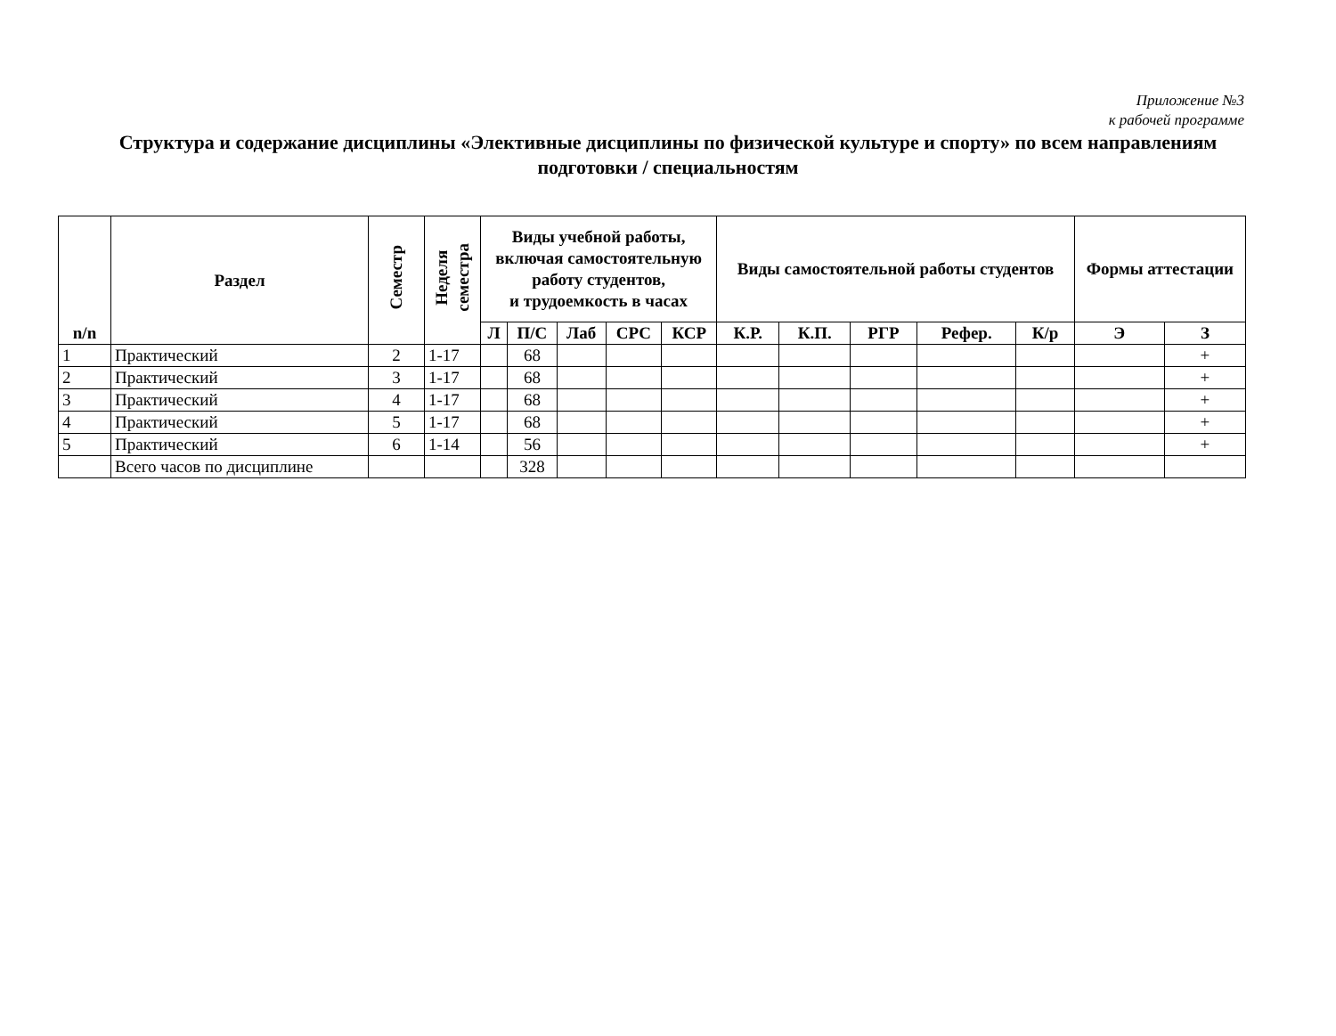Приложение №3
к рабочей программе
Структура и содержание дисциплины «Элективные дисциплины по физической культуре и спорту» по всем направлениям подготовки / специальностям
| n/n | Раздел | Семестр | Неделя семестра | Виды учебной работы, включая самостоятельную работу студентов, и трудоемкость в часах | | | | | Виды самостоятельной работы студентов | | | | | Формы аттестации | |
| --- | --- | --- | --- | --- | --- | --- | --- | --- | --- | --- | --- | --- | --- | --- | --- |
| | | | | Л | П/С | Лаб | СРС | КСР | К.Р. | К.П. | РГР | Рефер. | К/р | Э | З |
| 1 | Практический | 2 | 1-17 | | 68 | | | | | | | | | | + |
| 2 | Практический | 3 | 1-17 | | 68 | | | | | | | | | | + |
| 3 | Практический | 4 | 1-17 | | 68 | | | | | | | | | | + |
| 4 | Практический | 5 | 1-17 | | 68 | | | | | | | | | | + |
| 5 | Практический | 6 | 1-14 | | 56 | | | | | | | | | | + |
| | Всего часов по дисциплине | | | | 328 | | | | | | | | | | |